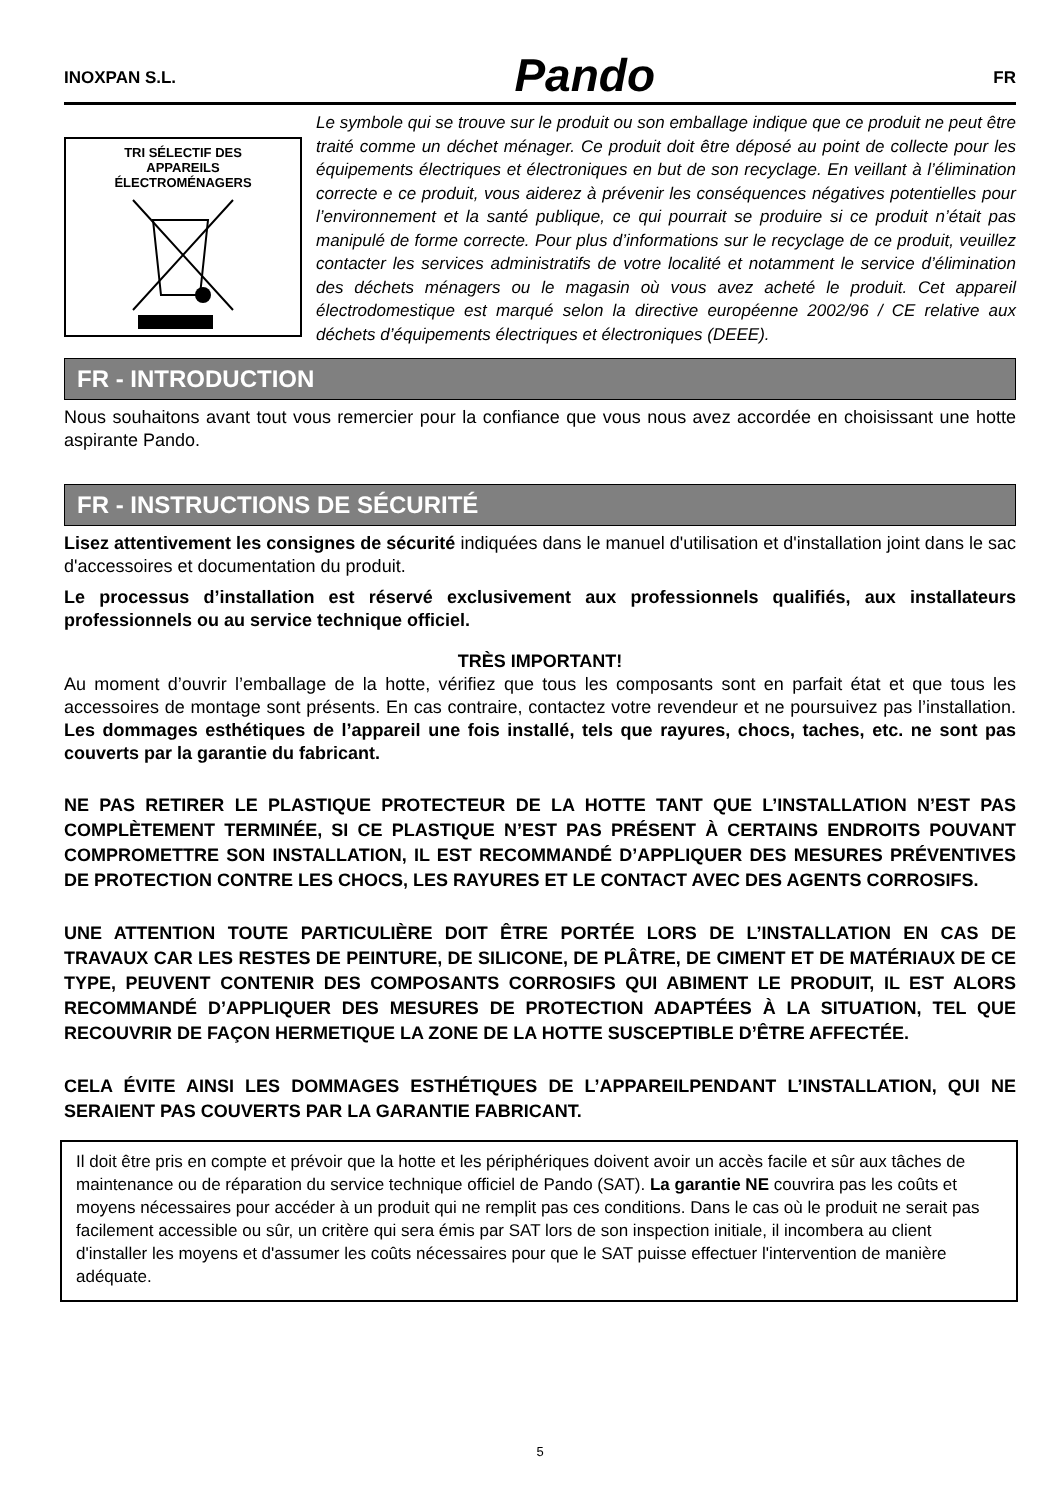INOXPAN S.L. Pando FR
TRI SÉLECTIF DES
APPAREILS
ÉLECTROMÉNAGERS
Le symbole qui se trouve sur le produit ou son emballage indique que ce produit ne peut être traité comme un déchet ménager. Ce produit doit être déposé au point de collecte pour les équipements électriques et électroniques en but de son recyclage. En veillant à l’élimination correcte e ce produit, vous aiderez à prévenir les conséquences négatives potentielles pour l’environnement et la santé publique, ce qui pourrait se produire si ce produit n’était pas manipulé de forme correcte. Pour plus d’informations sur le recyclage de ce produit, veuillez contacter les services administratifs de votre localité et notamment le service d’élimination des déchets ménagers ou le magasin où vous avez acheté le produit. Cet appareil électrodomestique est marqué selon la directive européenne 2002/96 / CE relative aux déchets d’équipements électriques et électroniques (DEEE).
FR - INTRODUCTION
Nous souhaitons avant tout vous remercier pour la confiance que vous nous avez accordée en choisissant une hotte aspirante Pando.
FR - INSTRUCTIONS DE SÉCURITÉ
Lisez attentivement les consignes de sécurité indiquées dans le manuel d'utilisation et d'installation joint dans le sac d'accessoires et documentation du produit.
Le processus d’installation est réservé exclusivement aux professionnels qualifiés, aux installateurs professionnels ou au service technique officiel.
TRÈS IMPORTANT!
Au moment d’ouvrir l’emballage de la hotte, vérifiez que tous les composants sont en parfait état et que tous les accessoires de montage sont présents. En cas contraire, contactez votre revendeur et ne poursuivez pas l’installation. Les dommages esthétiques de l’appareil une fois installé, tels que rayures, chocs, taches, etc. ne sont pas couverts par la garantie du fabricant.
NE PAS RETIRER LE PLASTIQUE PROTECTEUR DE LA HOTTE TANT QUE L’INSTALLATION N’EST PAS COMPLÈTEMENT TERMINÉE, SI CE PLASTIQUE N’EST PAS PRÉSENT À CERTAINS ENDROITS POUVANT COMPROMETTRE SON INSTALLATION, IL EST RECOMMANDÉ D’APPLIQUER DES MESURES PRÉVENTIVES DE PROTECTION CONTRE LES CHOCS, LES RAYURES ET LE CONTACT AVEC DES AGENTS CORROSIFS.
UNE ATTENTION TOUTE PARTICULIÈRE DOIT ÊTRE PORTÉE LORS DE L’INSTALLATION EN CAS DE TRAVAUX CAR LES RESTES DE PEINTURE, DE SILICONE, DE PLÂTRE, DE CIMENT ET DE MATÉRIAUX DE CE TYPE, PEUVENT CONTENIR DES COMPOSANTS CORROSIFS QUI ABIMENT LE PRODUIT, IL EST ALORS RECOMMANDÉ D’APPLIQUER DES MESURES DE PROTECTION ADAPTÉES À LA SITUATION, TEL QUE RECOUVRIR DE FAÇON HERMETIQUE LA ZONE DE LA HOTTE SUSCEPTIBLE D’ÊTRE AFFECTÉE.
CELA ÉVITE AINSI LES DOMMAGES ESTHÉTIQUES DE L’APPAREILPENDANT L’INSTALLATION, QUI NE SERAIENT PAS COUVERTS PAR LA GARANTIE FABRICANT.
Il doit être pris en compte et prévoir que la hotte et les périphériques doivent avoir un accès facile et sûr aux tâches de maintenance ou de réparation du service technique officiel de Pando (SAT). La garantie NE couvrira pas les coûts et moyens nécessaires pour accéder à un produit qui ne remplit pas ces conditions. Dans le cas où le produit ne serait pas facilement accessible ou sûr, un critère qui sera émis par SAT lors de son inspection initiale, il incombera au client d'installer les moyens et d'assumer les coûts nécessaires pour que le SAT puisse effectuer l'intervention de manière adéquate.
5